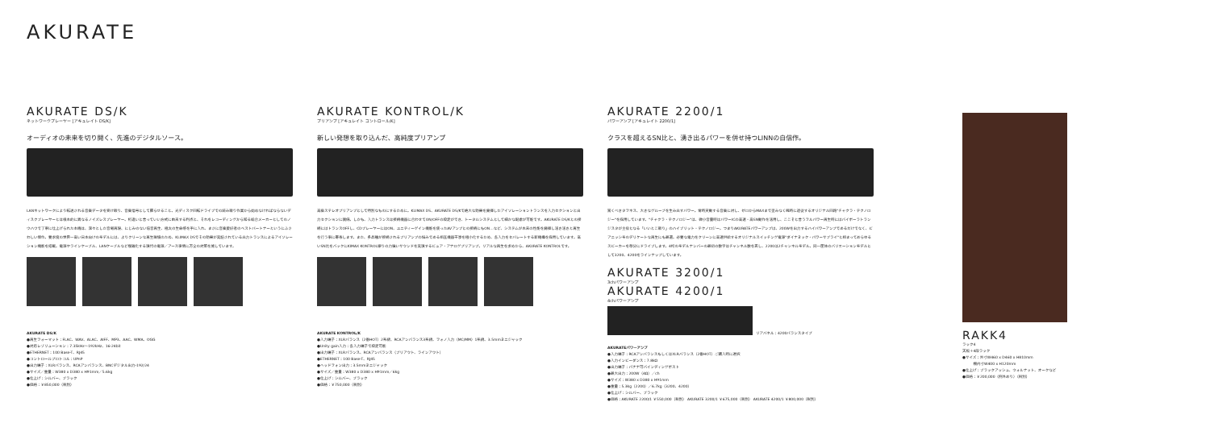AKURATE
AKURATE DS/K
ネットワークプレーヤー [アキュレイト DS/K]
オーディオの未来を切り開く、先進のデジタルソース。
LANネットワークにより転送される音楽データを受け取り、音楽信号として蘇らせること。光ディスク回転ドライブでの読み取り作業から始めなければならないディスクプレーヤーとは根本的に異なるノイズレスプレーヤー。桁違いと言っていい方式に由来する利点と、それをレコーディングから知る総合メーカーとしてのノウハウで丁寧に仕上げられた本機は、深々とした音場再現、にじみのない倍音再生、極太の生命感を手に入れ、まさに音楽愛好者のベストパートナーというにふさわしい傑作。要求度の世界一高い日本向けのモデルには、よりクリーンな再生環境のため、KLIMAX DSでその効果が実証されている出力トランスによるアイソレーション機能を搭載。電源やラインケーブル、LANケーブルなど複雑化する現代の電源／アース事情に万全の対策を施しています。
AKURATE DS/K
●再生フォーマット：FLAC、WAV、ALAC、AIFF、MP3、AAC、WMA、OGG
●対応レゾリューション：7.35kHz〜192kHz、16-24bit
●ETHERNET：100 Base-T、RJ45
●コントロールプロトコル：UPnP
●出力端子：XLRバランス、RCAアンバランス、BNCデジタル出力-192/24
●サイズ／重量：W380 x D380 x H91mm／5.6kg
●仕上げ：シルバー、ブラック
●価格：￥850,000（税別）
AKURATE KONTROL/K
プリアンプ [アキュレイト コントロール/K]
新しい発想を取り込んだ、高純度プリアンプ
高級ステレオプリアンプとして特別なものにするために。KLIMAX DS、AKURATE DS/Kで絶大な効果を発揮したアイソレーショントランスを入力セクションと出力セクションに装備。しかも、入力トランスは接続機器に合わせてON/OFFの設定ができ、トータルシステムとして細かな配慮が可能です。AKURATE DS/Kとの接続にはトランスOFFし、CDプレーヤーにはON、ユニティーゲイン機能を使ったAVアンプとの接続にもON…など、システムが本来の性能を発揮し活き活きと再生を行う事に寄与します。また、多品種が接続されるプリアンプの悩みである相互機器干渉を極小化するため、各入力をセパレートする新機構を採用しています。高いSN比をバックにKIMAX KONTROL譲りの力強いサウンドを実現するピュア・アナログプリアンプ。リアルな再生を求めたら、AKURATE KONTROLです。
AKURATE KONTROL/K
●入力端子：XLRバランス（2番HOT）2系統、RCAアンバランス3系統、フォノ入力（MC/MM）1系統、3.5mmミニジャック
●Unity gain入力：各入力端子で設定可能
●出力端子：XLRバランス、RCAアンバランス（プリアウト、ラインアウト）
●ETHERNET：100 Base-T、RJ45
●ヘッドフォン出力：3.5mmミニジャック
●サイズ／重量：W380 x D380 x H91mm／6kg
●仕上げ：シルバー、ブラック
●価格：￥750,000（税別）
AKURATE 2200/1
パワーアンプ [アキュレイト 2200/1]
クラスを超えるSN比と、湧き出るパワーを併せ持つLINNの自信作。
驚くべきタフネス、大きなグルーブを生み出すパワー。常時変動する音楽に対し、ゼロからMAXまで歪みなく瞬時に追従するオリジナル回路"チャクラ・テクノロジー"を採用しています。"チャクラ・テクノロジー"は、微小音量時はパワーICの高速・高SN動作を活用し、ここぞと言うフルパワー再生時にはバイポーラトランジスタが主役となる「いいとこ取り」のハイブリット・テクノロジー。つまりAKURATEパワーアンプは、200Wを出力するハイパワーアンプであるだけでなく、ピアニッシモのデリケートな再生にも最適。必要な電力をクリーンに高速供給するオリジナルスイッチング電源"ダイナミック・パワーサプライ"と相まってあらゆるスピーカーを存分にドライブします。4桁のモデルナンバーの最初の数字はチャンネル数を表し、2200は2チャンネルモデル。同一筐体のバリエーションモデルとして3200、4200をラインナップしています。
AKURATE 3200/1
3chパワーアンプ
AKURATE 4200/1
4chパワーアンプ
リアパネル：4200バランスタイプ
AKURATEパワーアンプ
●入力端子：RCAアンバランスもしくはXLRバランス（2番HOT）ご購入時に選択
●入力インピーダンス：7.8kΩ
●出力端子：バナナ可バインディングポスト
●最大出力：200W（4Ω）／ch
●サイズ：W380 x D380 x H91mm
●重量：5.3kg（2200）／6.7kg（3200、4200）
●仕上げ：シルバー、ブラック
●価格：AKURATE 2200/1 ￥550,000（税別） AKURATE 3200/1 ￥675,000（税別） AKURATE 4200/1 ￥800,000（税別）
RAKK4
ラック4
天板＋4段ラック
●サイズ：外寸W460 x D460 x H810mm
　　　棚内寸W400 x H120mm
●仕上げ：ブラックアッシュ、ウォルナット、オークなど
●価格：￥200,000（例外あり）（税別）